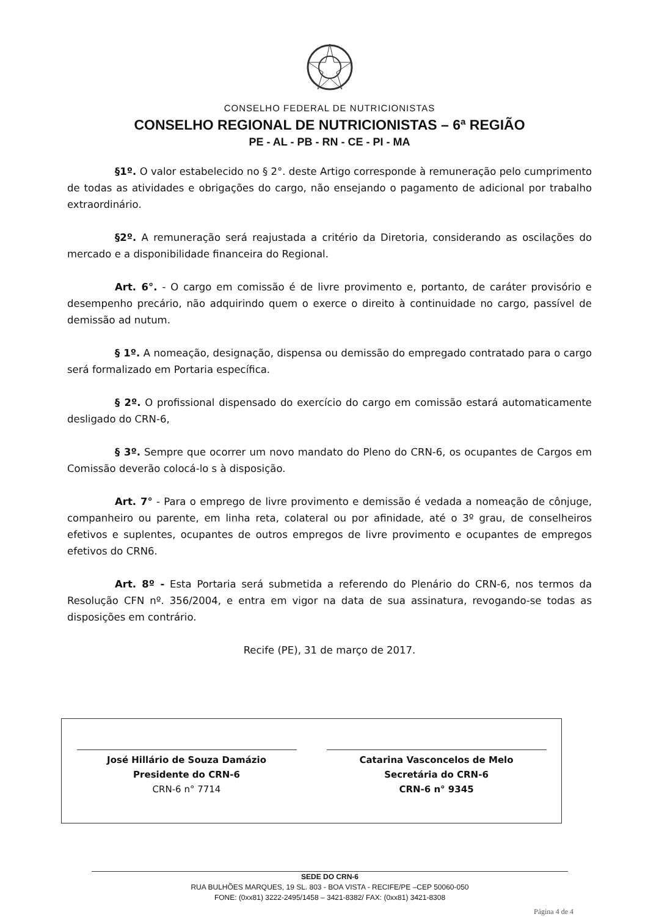CONSELHO FEDERAL DE NUTRICIONISTAS
CONSELHO REGIONAL DE NUTRICIONISTAS – 6ª REGIÃO
PE - AL - PB - RN - CE - PI - MA
§1º. O valor estabelecido no § 2°. deste Artigo corresponde à remuneração pelo cumprimento de todas as atividades e obrigações do cargo, não ensejando o pagamento de adicional por trabalho extraordinário.
§2º. A remuneração será reajustada a critério da Diretoria, considerando as oscilações do mercado e a disponibilidade financeira do Regional.
Art. 6°. - O cargo em comissão é de livre provimento e, portanto, de caráter provisório e desempenho precário, não adquirindo quem o exerce o direito à continuidade no cargo, passível de demissão ad nutum.
§ 1º. A nomeação, designação, dispensa ou demissão do empregado contratado para o cargo será formalizado em Portaria específica.
§ 2º. O profissional dispensado do exercício do cargo em comissão estará automaticamente desligado do CRN-6,
§ 3º. Sempre que ocorrer um novo mandato do Pleno do CRN-6, os ocupantes de Cargos em Comissão deverão colocá-lo s à disposição.
Art. 7° - Para o emprego de livre provimento e demissão é vedada a nomeação de cônjuge, companheiro ou parente, em linha reta, colateral ou por afinidade, até o 3º grau, de conselheiros efetivos e suplentes, ocupantes de outros empregos de livre provimento e ocupantes de empregos efetivos do CRN6.
Art. 8º - Esta Portaria será submetida a referendo do Plenário do CRN-6, nos termos da Resolução CFN nº. 356/2004, e entra em vigor na data de sua assinatura, revogando-se todas as disposições em contrário.
Recife (PE), 31 de março de 2017.
José Hillário de Souza Damázio
Presidente do CRN-6
CRN-6 n° 7714
Catarina Vasconcelos de Melo
Secretária do CRN-6
CRN-6 n° 9345
SEDE DO CRN-6
RUA BULHÕES MARQUES, 19 SL. 803 - BOA VISTA - RECIFE/PE –CEP 50060-050
FONE: (0xx81) 3222-2495/1458 – 3421-8382/ FAX: (0xx81) 3421-8308
Página 4 de 4